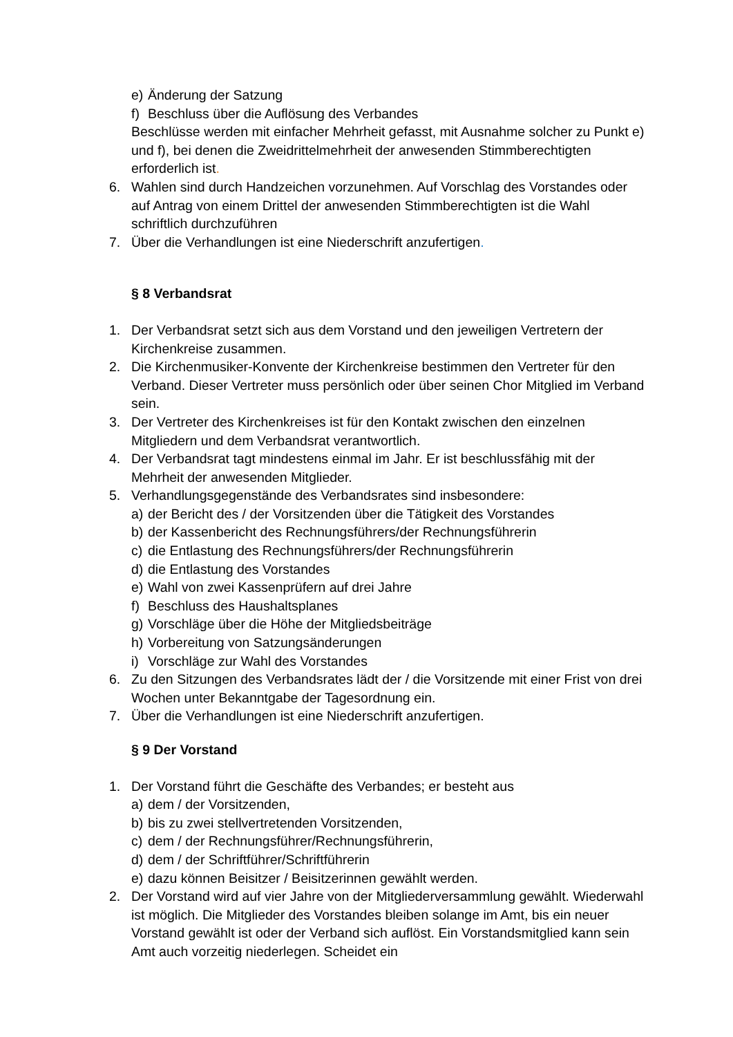e) Änderung der Satzung
f) Beschluss über die Auflösung des Verbandes
Beschlüsse werden mit einfacher Mehrheit gefasst, mit Ausnahme solcher zu Punkt e) und f), bei denen die Zweidrittelmehrheit der anwesenden Stimmberechtigten erforderlich ist.
6. Wahlen sind durch Handzeichen vorzunehmen. Auf Vorschlag des Vorstandes oder auf Antrag von einem Drittel der anwesenden Stimmberechtigten ist die Wahl schriftlich durchzuführen
7. Über die Verhandlungen ist eine Niederschrift anzufertigen.
§ 8 Verbandsrat
1. Der Verbandsrat setzt sich aus dem Vorstand und den jeweiligen Vertretern der Kirchenkreise zusammen.
2. Die Kirchenmusiker-Konvente der Kirchenkreise bestimmen den Vertreter für den Verband. Dieser Vertreter muss persönlich oder über seinen Chor Mitglied im Verband sein.
3. Der Vertreter des Kirchenkreises ist für den Kontakt zwischen den einzelnen Mitgliedern und dem Verbandsrat verantwortlich.
4. Der Verbandsrat tagt mindestens einmal im Jahr. Er ist beschlussfähig mit der Mehrheit der anwesenden Mitglieder.
5. Verhandlungsgegenstände des Verbandsrates sind insbesondere:
a) der Bericht des / der Vorsitzenden über die Tätigkeit des Vorstandes
b) der Kassenbericht des Rechnungsführers/der Rechnungsführerin
c) die Entlastung des Rechnungsführers/der Rechnungsführerin
d) die Entlastung des Vorstandes
e) Wahl von zwei Kassenprüfern auf drei Jahre
f) Beschluss des Haushaltsplanes
g) Vorschläge über die Höhe der Mitgliedsbeiträge
h) Vorbereitung von Satzungsänderungen
i) Vorschläge zur Wahl des Vorstandes
6. Zu den Sitzungen des Verbandsrates lädt der / die Vorsitzende mit einer Frist von drei Wochen unter Bekanntgabe der Tagesordnung ein.
7. Über die Verhandlungen ist eine Niederschrift anzufertigen.
§ 9 Der Vorstand
1. Der Vorstand führt die Geschäfte des Verbandes; er besteht aus
a) dem / der Vorsitzenden,
b) bis zu zwei stellvertretenden Vorsitzenden,
c) dem / der Rechnungsführer/Rechnungsführerin,
d) dem / der Schriftführer/Schriftführerin
e) dazu können Beisitzer / Beisitzerinnen gewählt werden.
2. Der Vorstand wird auf vier Jahre von der Mitgliederversammlung gewählt. Wiederwahl ist möglich. Die Mitglieder des Vorstandes bleiben solange im Amt, bis ein neuer Vorstand gewählt ist oder der Verband sich auflöst. Ein Vorstandsmitglied kann sein Amt auch vorzeitig niederlegen. Scheidet ein